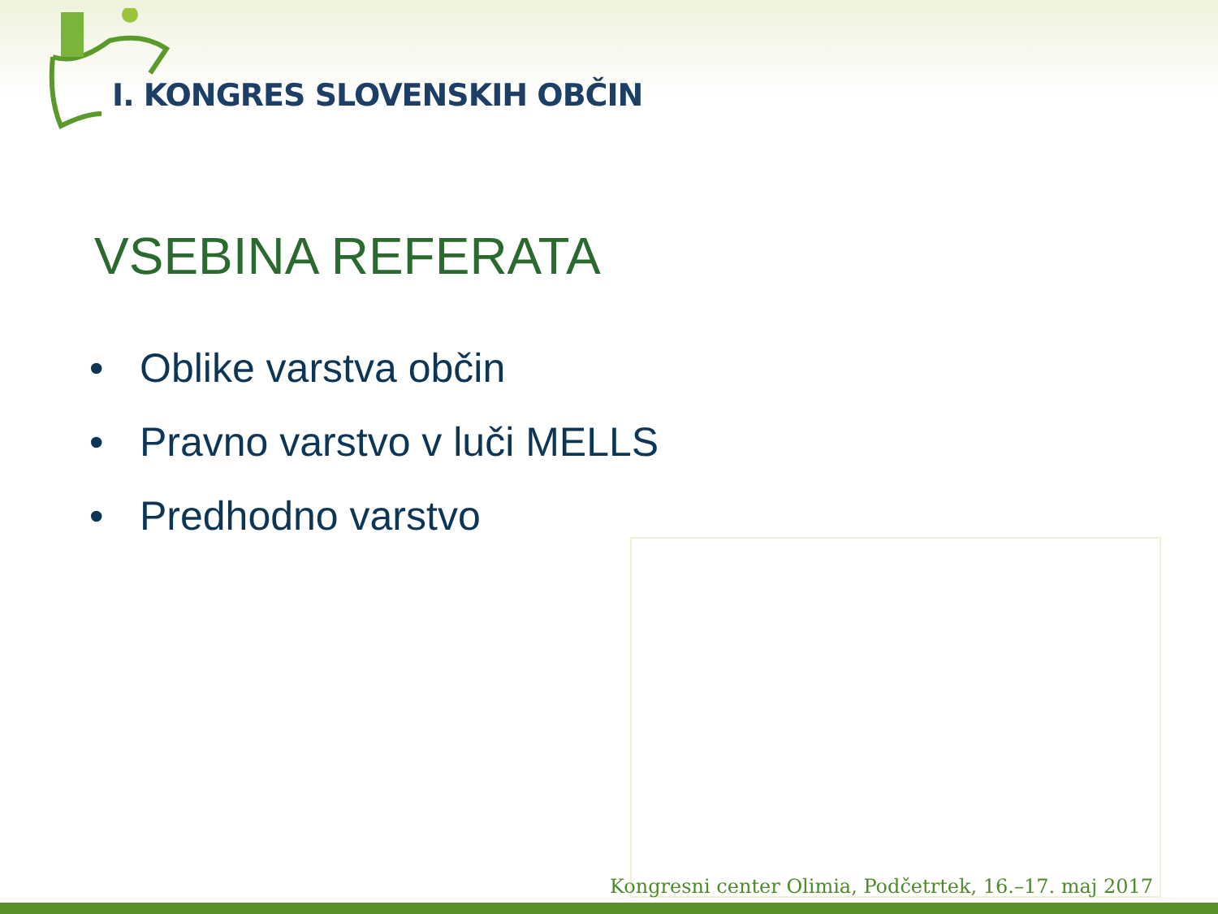I. KONGRES SLOVENSKIH OBČIN
VSEBINA REFERATA
• Oblike varstva občin
• Pravno varstvo v luči MELLS
• Predhodno varstvo
Kongresni center Olimia, Podčetrtek, 16.–17. maj 2017